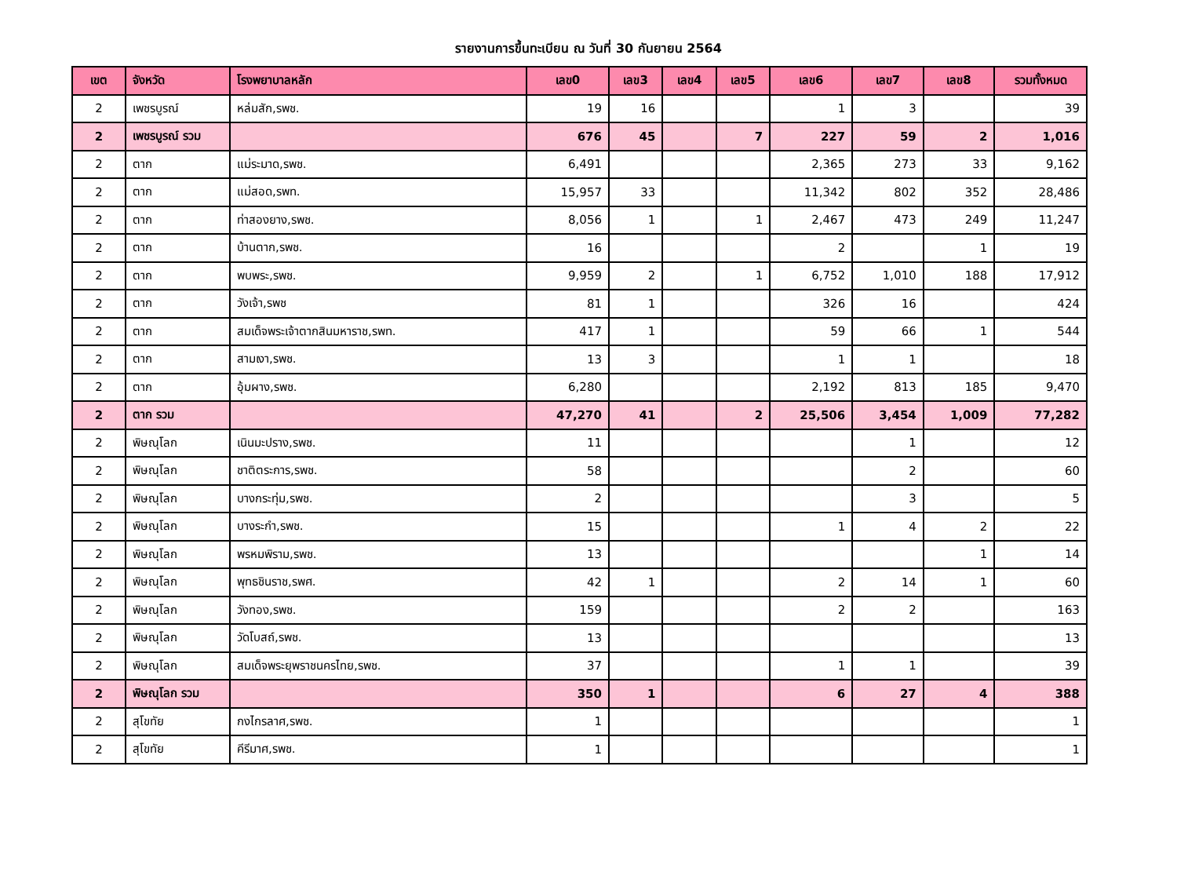รายงานการขึ้นทะเบียน ณ วันที่ 30 กันยายน 2564
| เขต | จังหวัด | โรงพยาบาลหลัก | เลข0 | เลข3 | เลข4 | เลข5 | เลข6 | เลข7 | เลข8 | รวมทั้งหมด |
| --- | --- | --- | --- | --- | --- | --- | --- | --- | --- | --- |
| 2 | เพชรบูรณ์ | หล่มสัก,รพช. | 19 | 16 | | | 1 | 3 | | 39 |
| 2 | เพชรบูรณ์ รวม | | 676 | 45 | | 7 | 227 | 59 | 2 | 1,016 |
| 2 | ตาก | แม่ระมาด,รพช. | 6,491 | | | | 2,365 | 273 | 33 | 9,162 |
| 2 | ตาก | แม่สอด,รพท. | 15,957 | 33 | | | 11,342 | 802 | 352 | 28,486 |
| 2 | ตาก | ท่าสองยาง,รพช. | 8,056 | 1 | | 1 | 2,467 | 473 | 249 | 11,247 |
| 2 | ตาก | บ้านตาก,รพช. | 16 | | | | 2 | | 1 | 19 |
| 2 | ตาก | พบพระ,รพช. | 9,959 | 2 | | 1 | 6,752 | 1,010 | 188 | 17,912 |
| 2 | ตาก | วังเจ้า,รพช | 81 | 1 | | | 326 | 16 | | 424 |
| 2 | ตาก | สมเด็จพระเจ้าตากสินมหาราช,รพท. | 417 | 1 | | | 59 | 66 | 1 | 544 |
| 2 | ตาก | สามเงา,รพช. | 13 | 3 | | | 1 | 1 | | 18 |
| 2 | ตาก | อุ้มผาง,รพช. | 6,280 | | | | 2,192 | 813 | 185 | 9,470 |
| 2 | ตาก รวม | | 47,270 | 41 | | 2 | 25,506 | 3,454 | 1,009 | 77,282 |
| 2 | พิษณุโลก | เนินมะปราง,รพช. | 11 | | | | | 1 | | 12 |
| 2 | พิษณุโลก | ชาติตระการ,รพช. | 58 | | | | | 2 | | 60 |
| 2 | พิษณุโลก | บางกระทุ่ม,รพช. | 2 | | | | | 3 | | 5 |
| 2 | พิษณุโลก | บางระกำ,รพช. | 15 | | | | 1 | 4 | 2 | 22 |
| 2 | พิษณุโลก | พรหมพิราม,รพช. | 13 | | | | | | 1 | 14 |
| 2 | พิษณุโลก | พุทธชินราช,รพศ. | 42 | 1 | | | 2 | 14 | 1 | 60 |
| 2 | พิษณุโลก | วังทอง,รพช. | 159 | | | | 2 | 2 | | 163 |
| 2 | พิษณุโลก | วัดโบสถ์,รพช. | 13 | | | | | | | 13 |
| 2 | พิษณุโลก | สมเด็จพระยุพราชนครไทย,รพช. | 37 | | | | 1 | 1 | | 39 |
| 2 | พิษณุโลก รวม | | 350 | 1 | | | 6 | 27 | 4 | 388 |
| 2 | สุโขทัย | กงไกรลาศ,รพช. | 1 | | | | | | | 1 |
| 2 | สุโขทัย | คีรีมาศ,รพช. | 1 | | | | | | | 1 |